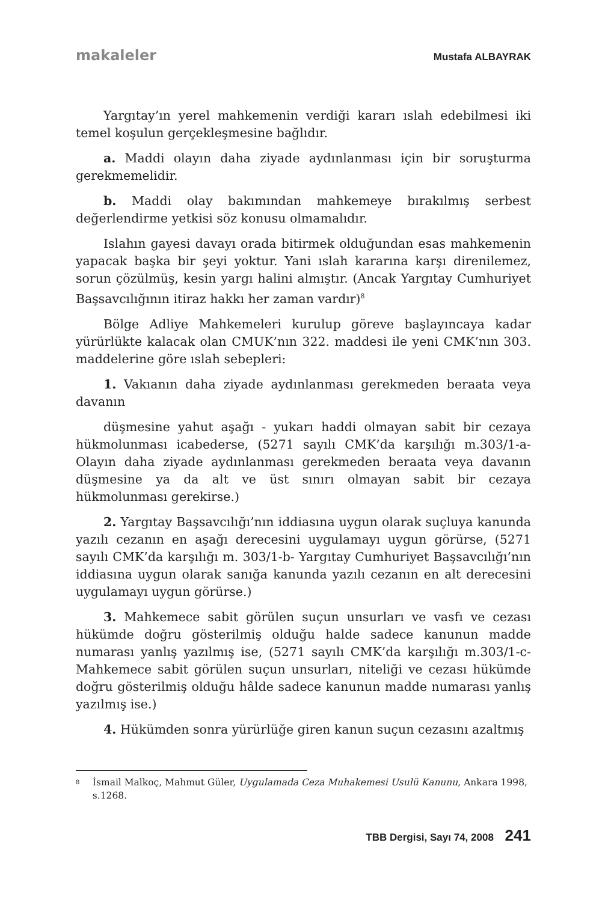makaleler Mustafa ALBAYRAK
Yargıtay’ın yerel mahkemenin verdiği kararı ıslah edebilmesi iki temel koşulun gerçekleşmesine bağlıdır.
a. Maddi olayın daha ziyade aydınlanması için bir soruşturma gerekmemelidir.
b. Maddi olay bakımından mahkemeye bırakılmış serbest değerlendirme yetkisi söz konusu olmamalıdır.
Islahın gayesi davayı orada bitirmek olduğundan esas mahkemenin yapacak başka bir şeyi yoktur. Yani ıslah kararına karşı direnilemez, sorun çözülmüş, kesin yargı halini almıştır. (Ancak Yargıtay Cumhuriyet Başsavcılığının itiraz hakkı her zaman vardır)<sup>8</sup>
Bölge Adliye Mahkemeleri kurulup göreve başlayıncaya kadar yürürlükte kalacak olan CMUK’nın 322. maddesi ile yeni CMK’nın 303. maddelerine göre ıslah sebepleri:
1. Vakıanın daha ziyade aydınlanması gerekmeden beraata veya davanın
düşmesine yahut aşağı - yukarı haddi olmayan sabit bir cezaya hükmolunması icabederse, (5271 sayılı CMK’da karşılığı m.303/1-a- Olayın daha ziyade aydınlanması gerekmeden beraata veya davanın düşmesine ya da alt ve üst sınırı olmayan sabit bir cezaya hükmolunması gerekirse.)
2. Yargıtay Başsavcılığı’nın iddiasına uygun olarak suçluya kanunda yazılı cezanın en aşağı derecesini uygulamayı uygun görürse, (5271 sayılı CMK’da karşılığı m. 303/1-b- Yargıtay Cumhuriyet Başsavcılığı’nın iddiasına uygun olarak sanığa kanunda yazılı cezanın en alt derecesini uygulamayı uygun görürse.)
3. Mahkemece sabit görülen suçun unsurları ve vasfı ve cezası hükümde doğru gösterilmiş olduğu halde sadece kanunun madde numarası yanlış yazılmış ise, (5271 sayılı CMK’da karşılığı m.303/1-c- Mahkemece sabit görülen suçun unsurları, niteliği ve cezası hükümde doğru gösterilmiş olduğu hâlde sadece kanunun madde numarası yanlış yazılmış ise.)
4. Hükümden sonra yürürlüğe giren kanun suçun cezasını azaltmış
8 İsmail Malkoç, Mahmut Güler, Uygulamada Ceza Muhakemesi Usulü Kanunu, Ankara 1998, s.1268.
TBB Dergisi, Sayı 74, 2008 241